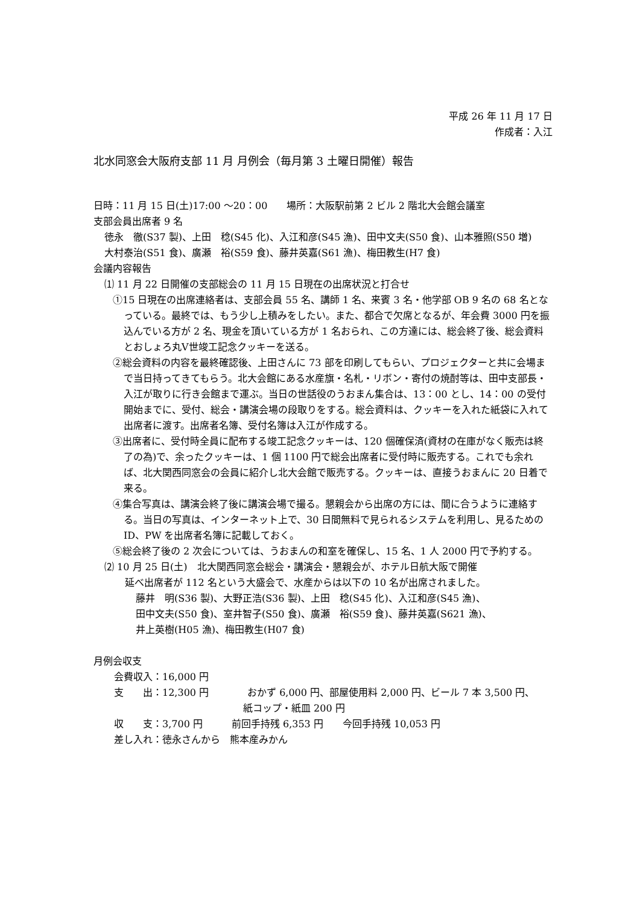平成 26 年 11 月 17 日
作成者：入江
北水同窓会大阪府支部 11 月 月例会（毎月第 3 土曜日開催）報告
日時：11 月 15 日(土)17:00 ～20：00　　場所：大阪駅前第 2 ビル 2 階北大会館会議室
支部会員出席者 9 名
徳永　徹(S37 製)、上田　稔(S45 化)、入江和彦(S45 漁)、田中文夫(S50 食)、山本雅照(S50 増)
大村泰治(S51 食)、廣瀬　裕(S59 食)、藤井英嘉(S61 漁)、梅田教生(H7 食)
会議内容報告
⑴ 11 月 22 日開催の支部総会の 11 月 15 日現在の出席状況と打合せ
①15 日現在の出席連絡者は、支部会員 55 名、講師 1 名、来賓 3 名・他学部 OB 9 名の 68 名となっている。最終では、もう少し上積みをしたい。また、都合で欠席となるが、年会費 3000 円を振込んでいる方が 2 名、現金を頂いている方が 1 名おられ、この方達には、総会終了後、総会資料とおしょろ丸Ⅴ世竣工記念クッキーを送る。
②総会資料の内容を最終確認後、上田さんに 73 部を印刷してもらい、プロジェクターと共に会場まで当日持ってきてもらう。北大会館にある水産旗・名札・リボン・寄付の焼酎等は、田中支部長・入江が取りに行き会館まで運ぶ。当日の世話役のうおまん集合は、13：00 とし、14：00 の受付開始までに、受付、総会・講演会場の段取りをする。総会資料は、クッキーを入れた紙袋に入れて出席者に渡す。出席者名簿、受付名簿は入江が作成する。
③出席者に、受付時全員に配布する竣工記念クッキーは、120 個確保済(資材の在庫がなく販売は終了の為)で、余ったクッキーは、1 個 1100 円で総会出席者に受付時に販売する。これでも余れば、北大関西同窓会の会員に紹介し北大会館で販売する。クッキーは、直接うおまんに 20 日着で来る。
④集合写真は、講演会終了後に講演会場で撮る。懇親会から出席の方には、間に合うように連絡する。当日の写真は、インターネット上で、30 日間無料で見られるシステムを利用し、見るための ID、PW を出席者名簿に記載しておく。
⑤総会終了後の 2 次会については、うおまんの和室を確保し、15 名、1 人 2000 円で予約する。
⑵ 10 月 25 日(土)　北大関西同窓会総会・講演会・懇親会が、ホテル日航大阪で開催
延べ出席者が 112 名という大盛会で、水産からは以下の 10 名が出席されました。
藤井　明(S36 製)、大野正浩(S36 製)、上田　稔(S45 化)、入江和彦(S45 漁)、
田中文夫(S50 食)、室井智子(S50 食)、廣瀬　裕(S59 食)、藤井英嘉(S621 漁)、
井上英樹(H05 漁)、梅田教生(H07 食)
月例会収支
会費収入：16,000 円
支　　出：12,300 円　　　　おかず 6,000 円、部屋使用料 2,000 円、ビール 7 本 3,500 円、
紙コップ・紙皿 200 円
収　　支：3,700 円　　　前回手持残 6,353 円　　今回手持残 10,053 円
差し入れ：徳永さんから　熊本産みかん